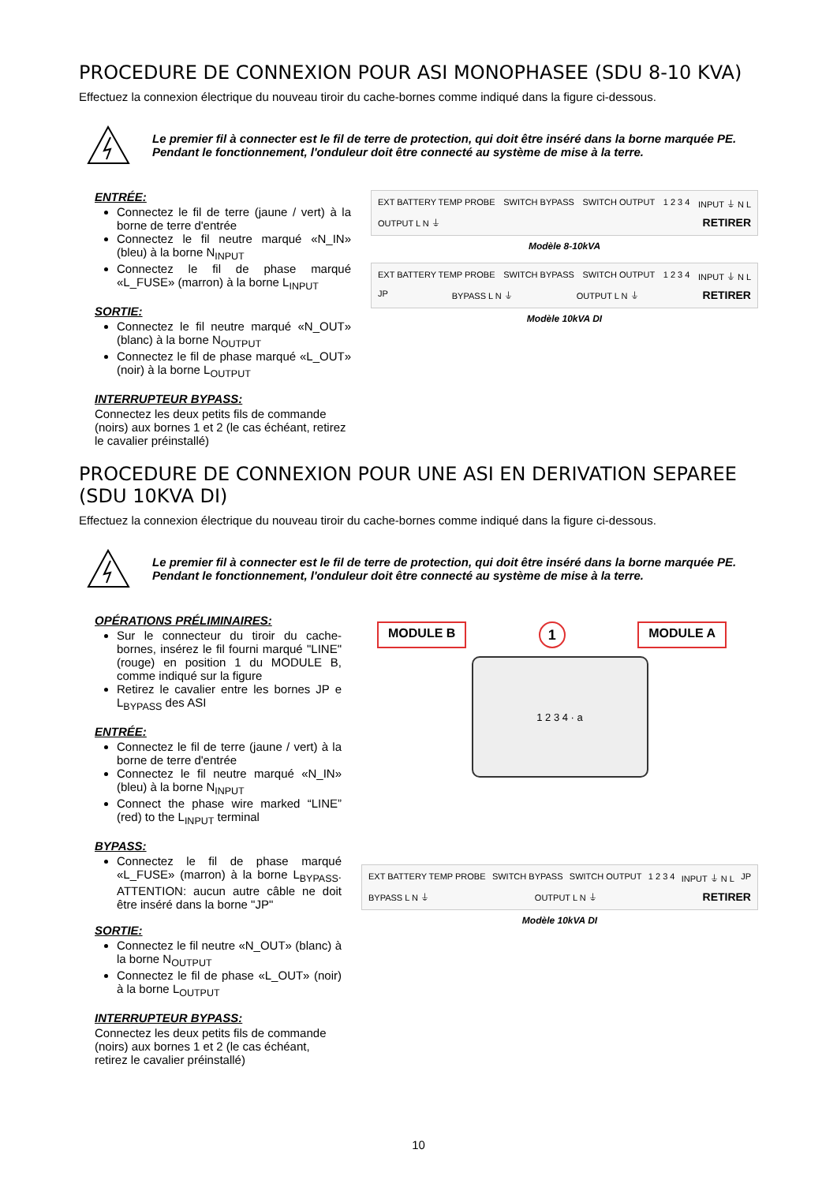PROCEDURE DE CONNEXION POUR ASI MONOPHASEE (SDU 8-10 KVA)
Effectuez la connexion électrique du nouveau tiroir du cache-bornes comme indiqué dans la figure ci-dessous.
Le premier fil à connecter est le fil de terre de protection, qui doit être inséré dans la borne marquée PE. Pendant le fonctionnement, l'onduleur doit être connecté au système de mise à la terre.
ENTRÉE:
Connectez le fil de terre (jaune / vert) à la borne de terre d'entrée
Connectez le fil neutre marqué «N_IN» (bleu) à la borne N<sub>INPUT</sub>
Connectez le fil de phase marqué «L_FUSE» (marron) à la borne L<sub>INPUT</sub>
SORTIE:
Connectez le fil neutre marqué «N_OUT» (blanc) à la borne N<sub>OUTPUT</sub>
Connectez le fil de phase marqué «L_OUT» (noir) à la borne L<sub>OUTPUT</sub>
INTERRUPTEUR BYPASS:
Connectez les deux petits fils de commande (noirs) aux bornes 1 et 2 (le cas échéant, retirez le cavalier préinstallé)
EXT BATTERY TEMP PROBE SWITCH BYPASS SWITCH OUTPUT 1 2 3 4 INPUT ⏚ N L OUTPUT L N ⏚ RETIRER
Modèle 8-10kVA
EXT BATTERY TEMP PROBE SWITCH BYPASS SWITCH OUTPUT 1 2 3 4 INPUT ⏚ N L JP BYPASS L N ⏚ OUTPUT L N ⏚ RETIRER
Modèle 10kVA DI
PROCEDURE DE CONNEXION POUR UNE ASI EN DERIVATION SEPAREE (SDU 10KVA DI)
Effectuez la connexion électrique du nouveau tiroir du cache-bornes comme indiqué dans la figure ci-dessous.
Le premier fil à connecter est le fil de terre de protection, qui doit être inséré dans la borne marquée PE. Pendant le fonctionnement, l'onduleur doit être connecté au système de mise à la terre.
OPÉRATIONS PRÉLIMINAIRES:
Sur le connecteur du tiroir du cache-bornes, insérez le fil fourni marqué "LINE" (rouge) en position 1 du MODULE B, comme indiqué sur la figure
Retirez le cavalier entre les bornes JP e L<sub>BYPASS</sub> des ASI
ENTRÉE:
Connectez le fil de terre (jaune / vert) à la borne de terre d'entrée
Connectez le fil neutre marqué «N_IN» (bleu) à la borne N<sub>INPUT</sub>
Connect the phase wire marked “LINE” (red) to the L<sub>INPUT</sub> terminal
BYPASS:
Connectez le fil de phase marqué «L_FUSE» (marron) à la borne L<sub>BYPASS</sub>. ATTENTION: aucun autre câble ne doit être inséré dans la borne "JP"
SORTIE:
Connectez le fil neutre «N_OUT» (blanc) à la borne N<sub>OUTPUT</sub>
Connectez le fil de phase «L_OUT» (noir) à la borne L<sub>OUTPUT</sub>
INTERRUPTEUR BYPASS:
Connectez les deux petits fils de commande (noirs) aux bornes 1 et 2 (le cas échéant, retirez le cavalier préinstallé)
MODULE B 1 MODULE A
1 2 3 4 · a
EXT BATTERY TEMP PROBE SWITCH BYPASS SWITCH OUTPUT 1 2 3 4 INPUT ⏚ N L JP BYPASS L N ⏚ OUTPUT L N ⏚ RETIRER
Modèle 10kVA DI
10